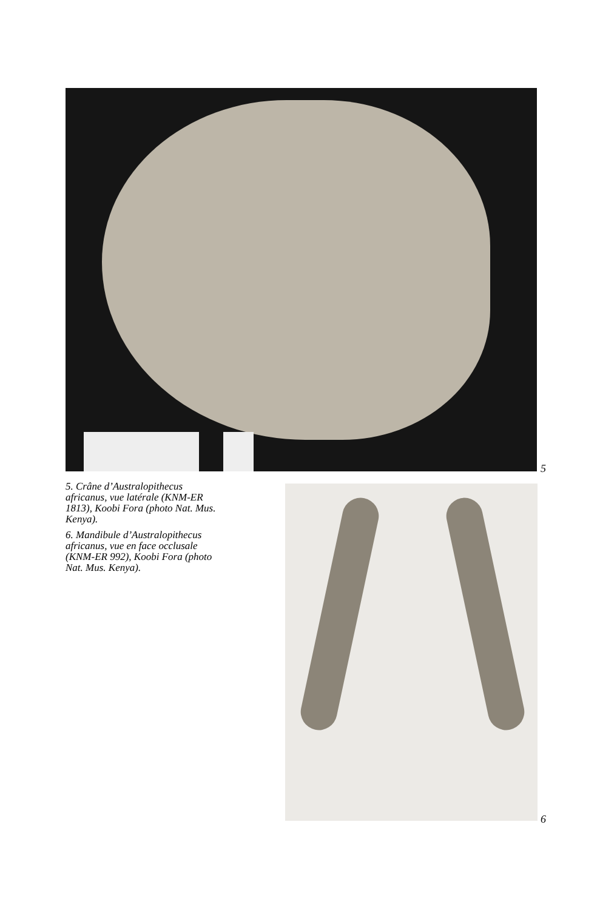5
5. Crâne d’Australopithecus africanus, vue latérale (KNM-ER 1813), Koobi Fora (photo Nat. Mus. Kenya).
6. Mandibule d’Australopithecus africanus, vue en face occlusale (KNM-ER 992), Koobi Fora (photo Nat. Mus. Kenya).
6